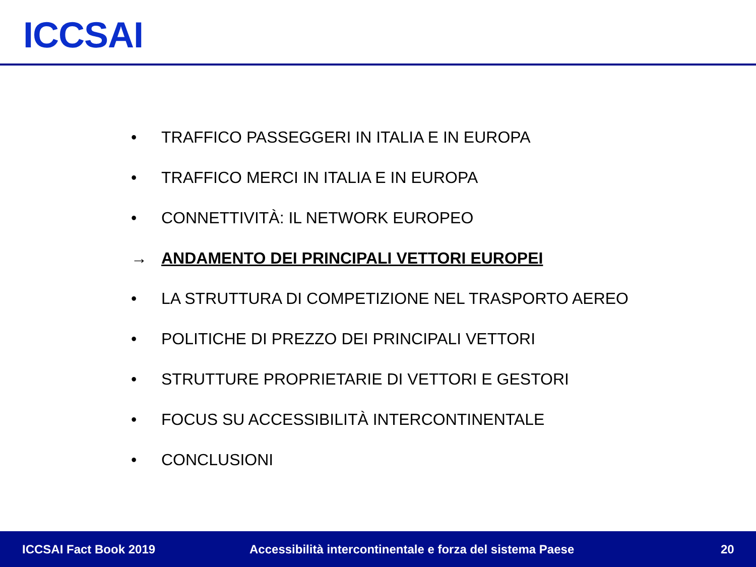ICCSAI
• TRAFFICO PASSEGGERI IN ITALIA E IN EUROPA
• TRAFFICO MERCI IN ITALIA E IN EUROPA
• CONNETTIVITÀ: IL NETWORK EUROPEO
→ ANDAMENTO DEI PRINCIPALI VETTORI EUROPEI
• LA STRUTTURA DI COMPETIZIONE NEL TRASPORTO AEREO
• POLITICHE DI PREZZO DEI PRINCIPALI VETTORI
• STRUTTURE PROPRIETARIE DI VETTORI E GESTORI
• FOCUS SU ACCESSIBILITÀ INTERCONTINENTALE
• CONCLUSIONI
ICCSAI Fact Book 2019 Accessibilità intercontinentale e forza del sistema Paese 20